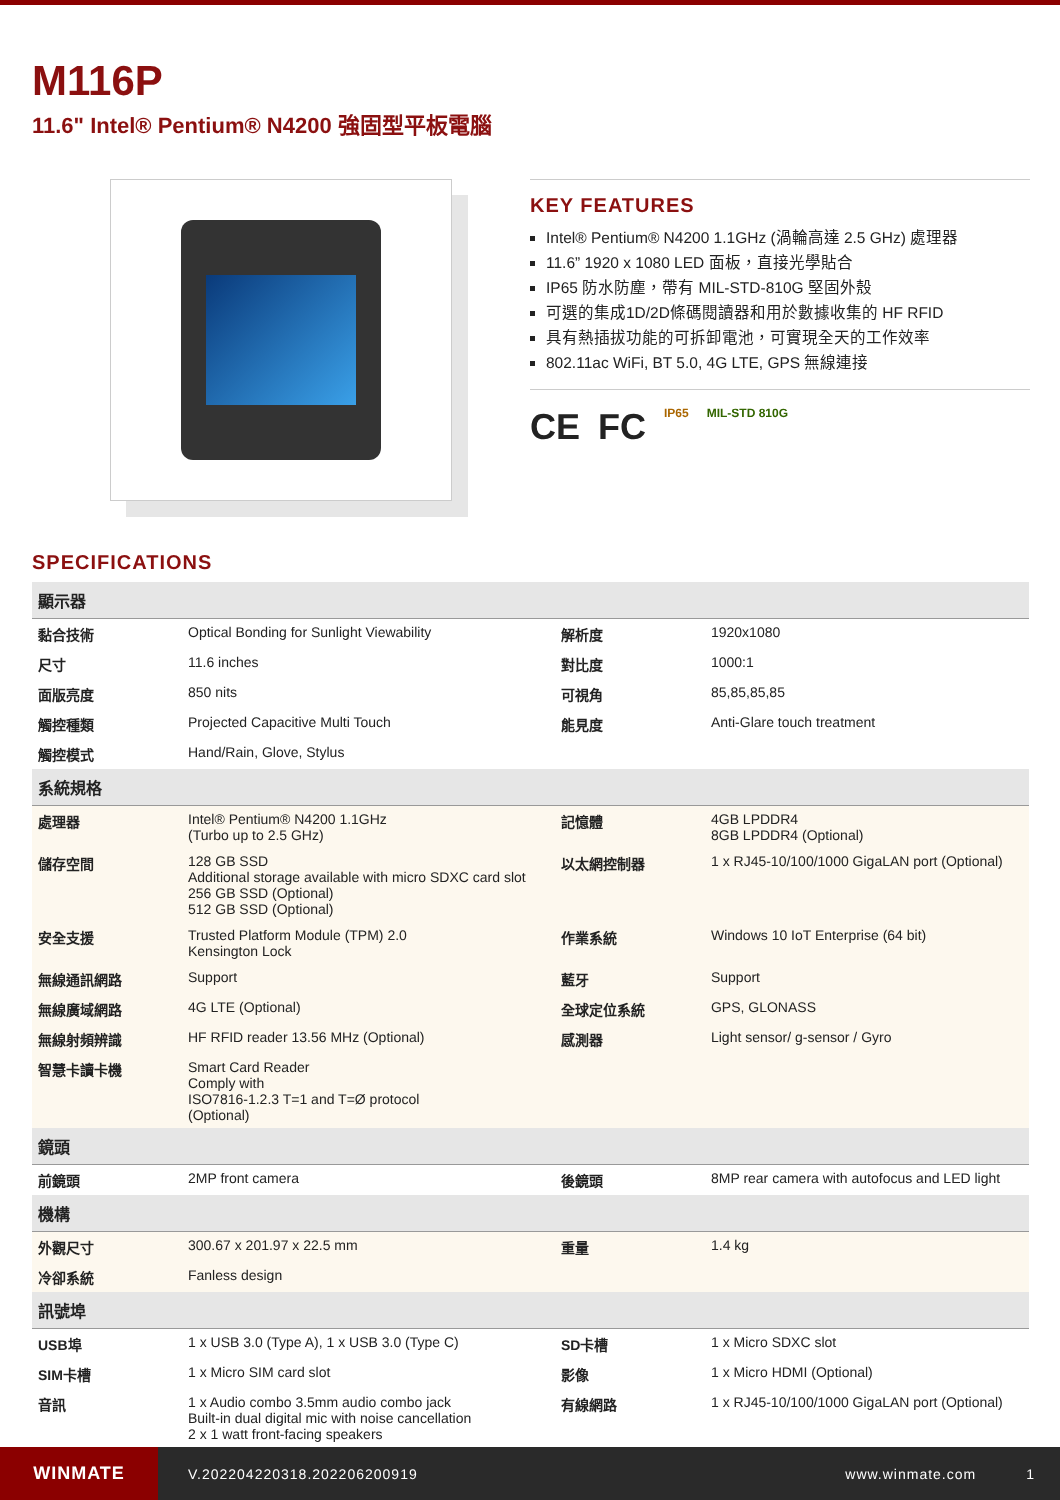M116P
11.6" Intel® Pentium® N4200 強固型平板電腦
KEY FEATURES
Intel® Pentium® N4200 1.1GHz (渦輪高達 2.5 GHz) 處理器
11.6” 1920 x 1080 LED 面板，直接光學貼合
IP65 防水防塵，帶有 MIL-STD-810G 堅固外殼
可選的集成1D/2D條碼閱讀器和用於數據收集的 HF RFID
具有熱插拔功能的可拆卸電池，可實現全天的工作效率
802.11ac WiFi, BT 5.0, 4G LTE, GPS 無線連接
CE FC IP65 MIL-STD 810G
SPECIFICATIONS
| 顯示器 | | | |
| --- | --- | --- | --- |
| 黏合技術 | Optical Bonding for Sunlight Viewability | 解析度 | 1920x1080 |
| 尺寸 | 11.6 inches | 對比度 | 1000:1 |
| 面版亮度 | 850 nits | 可視角 | 85,85,85,85 |
| 觸控種類 | Projected Capacitive Multi Touch | 能見度 | Anti-Glare touch treatment |
| 觸控模式 | Hand/Rain, Glove, Stylus | | |
| 系統規格 | | | |
| 處理器 | Intel® Pentium® N4200 1.1GHz (Turbo up to 2.5 GHz) | 記憶體 | 4GB LPDDR4 8GB LPDDR4 (Optional) |
| 儲存空間 | 128 GB SSD Additional storage available with micro SDXC card slot 256 GB SSD (Optional) 512 GB SSD (Optional) | 以太網控制器 | 1 x RJ45-10/100/1000 GigaLAN port (Optional) |
| 安全支援 | Trusted Platform Module (TPM) 2.0 Kensington Lock | 作業系統 | Windows 10 IoT Enterprise (64 bit) |
| 無線通訊網路 | Support | 藍牙 | Support |
| 無線廣域網路 | 4G LTE (Optional) | 全球定位系統 | GPS, GLONASS |
| 無線射頻辨識 | HF RFID reader 13.56 MHz (Optional) | 感測器 | Light sensor/ g-sensor / Gyro |
| 智慧卡讀卡機 | Smart Card Reader Comply with ISO7816-1.2.3 T=1 and T=Ø protocol (Optional) | | |
| 鏡頭 | | | |
| 前鏡頭 | 2MP front camera | 後鏡頭 | 8MP rear camera with autofocus and LED light |
| 機構 | | | |
| 外觀尺寸 | 300.67 x 201.97 x 22.5 mm | 重量 | 1.4 kg |
| 冷卻系統 | Fanless design | | |
| 訊號埠 | | | |
| USB埠 | 1 x USB 3.0 (Type A), 1 x USB 3.0 (Type C) | SD卡槽 | 1 x Micro SDXC slot |
| SIM卡槽 | 1 x Micro SIM card slot | 影像 | 1 x Micro HDMI (Optional) |
| 音訊 | 1 x Audio combo 3.5mm audio combo jack Built-in dual digital mic with noise cancellation 2 x 1 watt front-facing speakers | 有線網路 | 1 x RJ45-10/100/1000 GigaLAN port (Optional) |
WINMATE
V.202204220318.202206200919 www.winmate.com 1